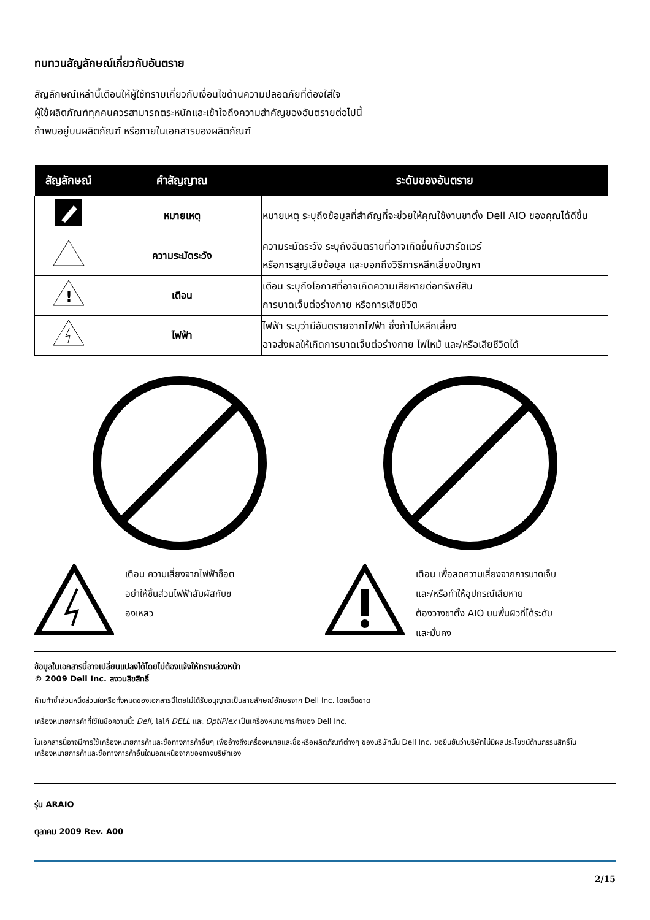ทบทวนสัญลักษณ์เกี่ยวกับอันตราย
สัญลักษณ์เหล่านี้เตือนให้ผู้ใช้ทราบเกี่ยวกับเงื่อนไขด้านความปลอดภัยที่ต้องใส่ใจ
ผู้ใช้ผลิตภัณฑ์ทุกคนควรสามารถตระหนักและเข้าใจถึงความสำคัญของอันตรายต่อไปนี้
ถ้าพบอยู่บนผลิตภัณฑ์ หรือภายในเอกสารของผลิตภัณฑ์
| สัญลักษณ์ | คำสัญญาณ | ระดับของอันตราย |
| --- | --- | --- |
| | หมายเหตุ | หมายเหตุ ระบุถึงข้อมูลที่สำคัญที่จะช่วยให้คุณใช้งานขาตั้ง Dell AIO ของคุณได้ดีขึ้น |
| | ความระมัดระวัง | ความระมัดระวัง ระบุถึงอันตรายที่อาจเกิดขึ้นกับฮาร์ดแวร์ หรือการสูญเสียข้อมูล และบอกถึงวิธีการหลีกเลี่ยงปัญหา |
| ! | เตือน | เตือน ระบุถึงโอกาสที่อาจเกิดความเสียหายต่อทรัพย์สิน การบาดเจ็บต่อร่างกาย หรือการเสียชีวิต |
| | ไฟฟ้า | ไฟฟ้า ระบุว่ามีอันตรายจากไฟฟ้า ซึ่งถ้าไม่หลีกเลี่ยง อาจส่งผลให้เกิดการบาดเจ็บต่อร่างกาย ไฟไหม้ และ/หรือเสียชีวิตได้ |
เตือน ความเสี่ยงจากไฟฟ้าช็อต
อย่าให้ชิ้นส่วนไฟฟ้าสัมผัสกับข
องเหลว
เตือน เพื่อลดความเสี่ยงจากการบาดเจ็บ
และ/หรือทำให้อุปกรณ์เสียหาย
ต้องวางขาตั้ง AIO บนพื้นผิวที่ได้ระดับ
และมั่นคง
ข้อมูลในเอกสารนี้อาจเปลี่ยนแปลงได้โดยไม่ต้องแจ้งให้ทราบล่วงหน้า
© 2009 Dell Inc. สงวนลิขสิทธิ์
ห้ามทำซ้ำส่วนหนึ่งส่วนใดหรือทั้งหมดของเอกสารนี้โดยไม่ได้รับอนุญาตเป็นลายลักษณ์อักษรจาก Dell Inc. โดยเด็ดขาด
เครื่องหมายการค้าที่ใช้ในข้อความนี้: Dell, โลโก้ DELL และ OptiPlex เป็นเครื่องหมายการค้าของ Dell Inc.
ในเอกสารนี้อาจมีการใช้เครื่องหมายการค้าและชื่อทางการค้าอื่นๆ เพื่ออ้างถึงเครื่องหมายและชื่อหรือผลิตภัณฑ์ต่างๆ ของบริษัทนั้น Dell Inc. ขอยืนยันว่าบริษัทไม่มีผลประโยชน์ด้านกรรมสิทธิ์ในเครื่องหมายการค้าและชื่อทางการค้าอื่นใดนอกเหนือจากของทางบริษัทเอง
รุ่น ARAIO
ตุลาคม 2009 Rev. A00
2/15